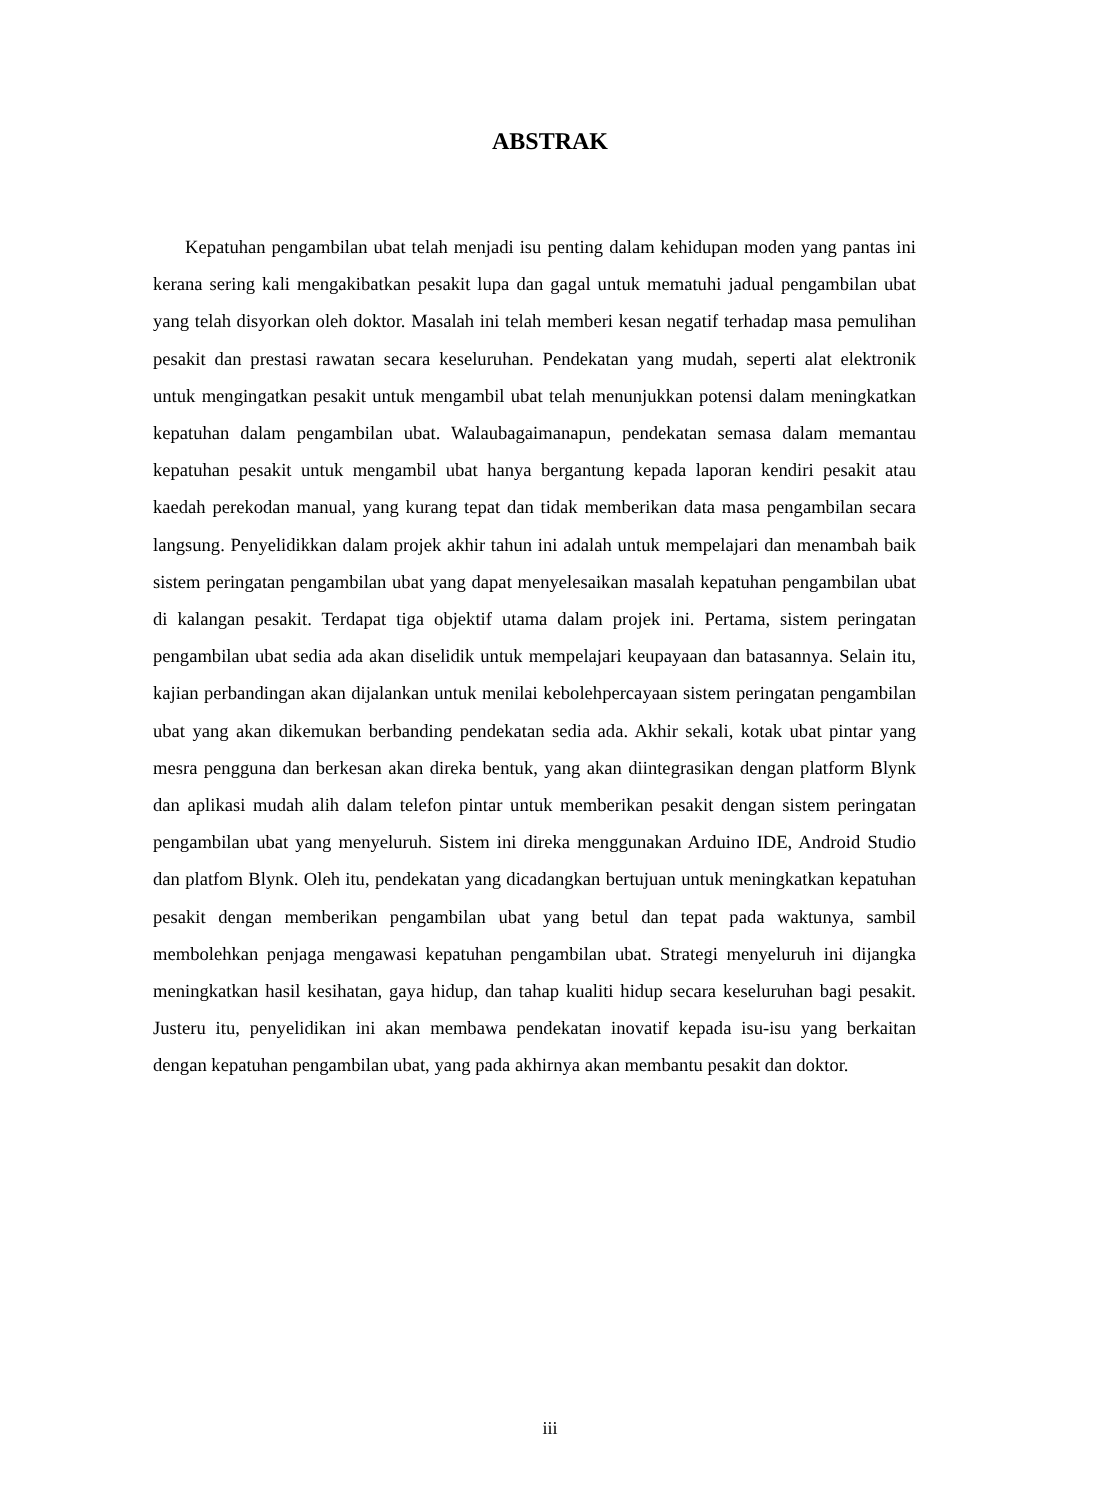ABSTRAK
Kepatuhan pengambilan ubat telah menjadi isu penting dalam kehidupan moden yang pantas ini kerana sering kali mengakibatkan pesakit lupa dan gagal untuk mematuhi jadual pengambilan ubat yang telah disyorkan oleh doktor. Masalah ini telah memberi kesan negatif terhadap masa pemulihan pesakit dan prestasi rawatan secara keseluruhan. Pendekatan yang mudah, seperti alat elektronik untuk mengingatkan pesakit untuk mengambil ubat telah menunjukkan potensi dalam meningkatkan kepatuhan dalam pengambilan ubat. Walaubagaimanapun, pendekatan semasa dalam memantau kepatuhan pesakit untuk mengambil ubat hanya bergantung kepada laporan kendiri pesakit atau kaedah perekodan manual, yang kurang tepat dan tidak memberikan data masa pengambilan secara langsung. Penyelidikkan dalam projek akhir tahun ini adalah untuk mempelajari dan menambah baik sistem peringatan pengambilan ubat yang dapat menyelesaikan masalah kepatuhan pengambilan ubat di kalangan pesakit. Terdapat tiga objektif utama dalam projek ini. Pertama, sistem peringatan pengambilan ubat sedia ada akan diselidik untuk mempelajari keupayaan dan batasannya. Selain itu, kajian perbandingan akan dijalankan untuk menilai kebolehpercayaan sistem peringatan pengambilan ubat yang akan dikemukan berbanding pendekatan sedia ada. Akhir sekali, kotak ubat pintar yang mesra pengguna dan berkesan akan direka bentuk, yang akan diintegrasikan dengan platform Blynk dan aplikasi mudah alih dalam telefon pintar untuk memberikan pesakit dengan sistem peringatan pengambilan ubat yang menyeluruh. Sistem ini direka menggunakan Arduino IDE, Android Studio dan platfom Blynk. Oleh itu, pendekatan yang dicadangkan bertujuan untuk meningkatkan kepatuhan pesakit dengan memberikan pengambilan ubat yang betul dan tepat pada waktunya, sambil membolehkan penjaga mengawasi kepatuhan pengambilan ubat. Strategi menyeluruh ini dijangka meningkatkan hasil kesihatan, gaya hidup, dan tahap kualiti hidup secara keseluruhan bagi pesakit. Justeru itu, penyelidikan ini akan membawa pendekatan inovatif kepada isu-isu yang berkaitan dengan kepatuhan pengambilan ubat, yang pada akhirnya akan membantu pesakit dan doktor.
iii